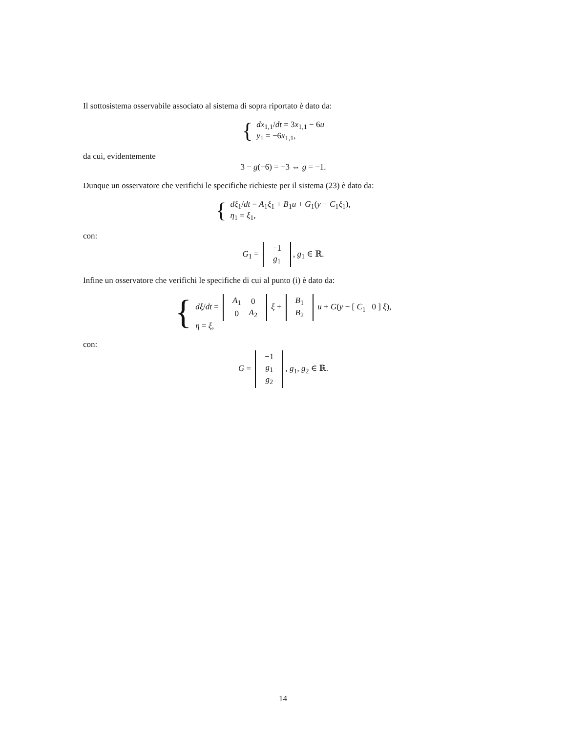Il sottosistema osservabile associato al sistema di sopra riportato è dato da:
{ dx<sub>1,1</sub>/dt = 3x<sub>1,1</sub> − 6u
y<sub>1</sub> = −6x<sub>1,1</sub>,
da cui, evidentemente
3 − g(−6) = −3 ⇔ g = −1.
Dunque un osservatore che verifichi le specifiche richieste per il sistema (23) è dato da:
{ dξ<sub>1</sub>/dt = A<sub>1</sub>ξ<sub>1</sub> + B<sub>1</sub>u + G<sub>1</sub>(y − C<sub>1</sub>ξ<sub>1</sub>),
η<sub>1</sub> = ξ<sub>1</sub>,
con:
G<sub>1</sub> =
| −1 |
| g<sub>1</sub> |
, g<sub>1</sub> ∈ ℝ.
Infine un osservatore che verifichi le specifiche di cui al punto (i) è dato da:
{ dξ/dt =
| A<sub>1</sub> | 0 |
| 0 | A<sub>2</sub> |
ξ +
| B<sub>1</sub> |
| B<sub>2</sub> |
u + G(y − [ C<sub>1</sub> 0 ] ξ),
η = ξ,
con:
G =
| −1 |
| g<sub>1</sub> |
| g<sub>2</sub> |
, g<sub>1</sub>, g<sub>2</sub> ∈ ℝ.
14